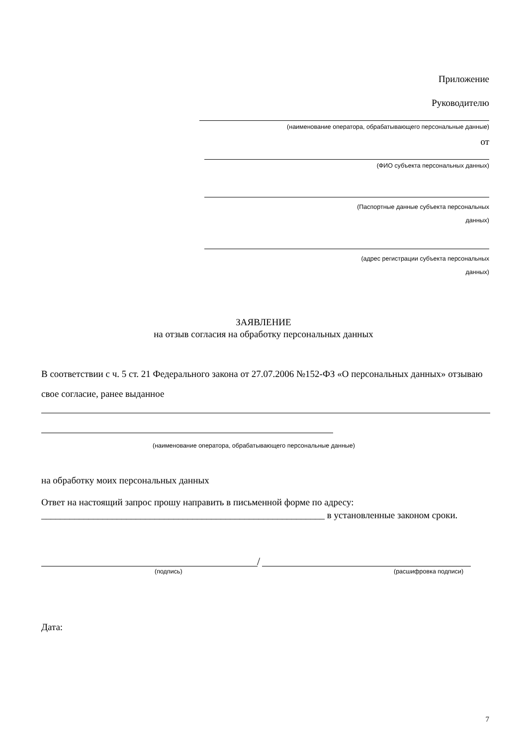Приложение
Руководителю
(наименование оператора, обрабатывающего персональные данные)
от
(ФИО субъекта персональных данных)
(Паспортные данные субъекта персональных
данных)
(адрес регистрации субъекта персональных
данных)
ЗАЯВЛЕНИЕ
на отзыв согласия на обработку персональных данных
В соответствии с ч. 5 ст. 21 Федерального закона от 27.07.2006 №152-ФЗ «О персональных данных» отзываю свое согласие, ранее выданное
(наименование оператора, обрабатывающего персональные данные)
на обработку моих персональных данных
Ответ на настоящий запрос прошу направить в письменной форме по адресу:
____________________________________________________________ в установленные законом сроки.
/
(подпись) (расшифровка подписи)
Дата:
7